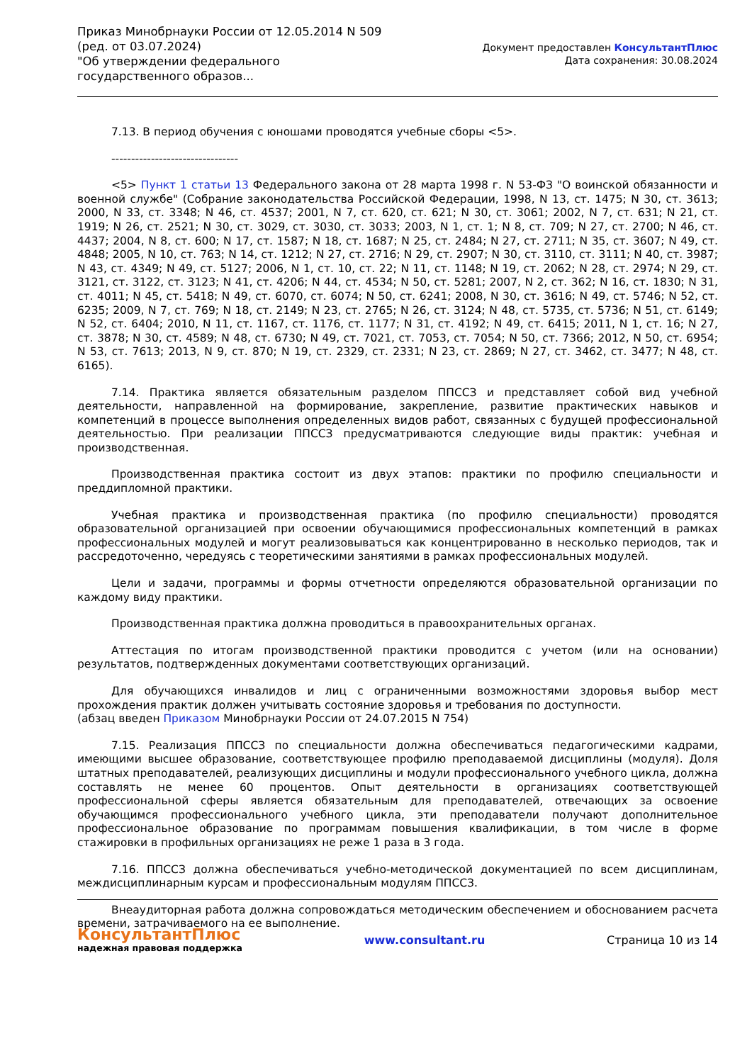Приказ Минобрнауки России от 12.05.2014 N 509
(ред. от 03.07.2024)
"Об утверждении федерального государственного образов...
Документ предоставлен КонсультантПлюс
Дата сохранения: 30.08.2024
7.13. В период обучения с юношами проводятся учебные сборы <5>.
--------------------------------
<5> Пункт 1 статьи 13 Федерального закона от 28 марта 1998 г. N 53-ФЗ "О воинской обязанности и военной службе" (Собрание законодательства Российской Федерации, 1998, N 13, ст. 1475; N 30, ст. 3613; 2000, N 33, ст. 3348; N 46, ст. 4537; 2001, N 7, ст. 620, ст. 621; N 30, ст. 3061; 2002, N 7, ст. 631; N 21, ст. 1919; N 26, ст. 2521; N 30, ст. 3029, ст. 3030, ст. 3033; 2003, N 1, ст. 1; N 8, ст. 709; N 27, ст. 2700; N 46, ст. 4437; 2004, N 8, ст. 600; N 17, ст. 1587; N 18, ст. 1687; N 25, ст. 2484; N 27, ст. 2711; N 35, ст. 3607; N 49, ст. 4848; 2005, N 10, ст. 763; N 14, ст. 1212; N 27, ст. 2716; N 29, ст. 2907; N 30, ст. 3110, ст. 3111; N 40, ст. 3987; N 43, ст. 4349; N 49, ст. 5127; 2006, N 1, ст. 10, ст. 22; N 11, ст. 1148; N 19, ст. 2062; N 28, ст. 2974; N 29, ст. 3121, ст. 3122, ст. 3123; N 41, ст. 4206; N 44, ст. 4534; N 50, ст. 5281; 2007, N 2, ст. 362; N 16, ст. 1830; N 31, ст. 4011; N 45, ст. 5418; N 49, ст. 6070, ст. 6074; N 50, ст. 6241; 2008, N 30, ст. 3616; N 49, ст. 5746; N 52, ст. 6235; 2009, N 7, ст. 769; N 18, ст. 2149; N 23, ст. 2765; N 26, ст. 3124; N 48, ст. 5735, ст. 5736; N 51, ст. 6149; N 52, ст. 6404; 2010, N 11, ст. 1167, ст. 1176, ст. 1177; N 31, ст. 4192; N 49, ст. 6415; 2011, N 1, ст. 16; N 27, ст. 3878; N 30, ст. 4589; N 48, ст. 6730; N 49, ст. 7021, ст. 7053, ст. 7054; N 50, ст. 7366; 2012, N 50, ст. 6954; N 53, ст. 7613; 2013, N 9, ст. 870; N 19, ст. 2329, ст. 2331; N 23, ст. 2869; N 27, ст. 3462, ст. 3477; N 48, ст. 6165).
7.14. Практика является обязательным разделом ППССЗ и представляет собой вид учебной деятельности, направленной на формирование, закрепление, развитие практических навыков и компетенций в процессе выполнения определенных видов работ, связанных с будущей профессиональной деятельностью. При реализации ППССЗ предусматриваются следующие виды практик: учебная и производственная.
Производственная практика состоит из двух этапов: практики по профилю специальности и преддипломной практики.
Учебная практика и производственная практика (по профилю специальности) проводятся образовательной организацией при освоении обучающимися профессиональных компетенций в рамках профессиональных модулей и могут реализовываться как концентрированно в несколько периодов, так и рассредоточенно, чередуясь с теоретическими занятиями в рамках профессиональных модулей.
Цели и задачи, программы и формы отчетности определяются образовательной организации по каждому виду практики.
Производственная практика должна проводиться в правоохранительных органах.
Аттестация по итогам производственной практики проводится с учетом (или на основании) результатов, подтвержденных документами соответствующих организаций.
Для обучающихся инвалидов и лиц с ограниченными возможностями здоровья выбор мест прохождения практик должен учитывать состояние здоровья и требования по доступности.
(абзац введен Приказом Минобрнауки России от 24.07.2015 N 754)
7.15. Реализация ППССЗ по специальности должна обеспечиваться педагогическими кадрами, имеющими высшее образование, соответствующее профилю преподаваемой дисциплины (модуля). Доля штатных преподавателей, реализующих дисциплины и модули профессионального учебного цикла, должна составлять не менее 60 процентов. Опыт деятельности в организациях соответствующей профессиональной сферы является обязательным для преподавателей, отвечающих за освоение обучающимся профессионального учебного цикла, эти преподаватели получают дополнительное профессиональное образование по программам повышения квалификации, в том числе в форме стажировки в профильных организациях не реже 1 раза в 3 года.
7.16. ППССЗ должна обеспечиваться учебно-методической документацией по всем дисциплинам, междисциплинарным курсам и профессиональным модулям ППССЗ.
Внеаудиторная работа должна сопровождаться методическим обеспечением и обоснованием расчета времени, затрачиваемого на ее выполнение.
КонсультантПлюс
надежная правовая поддержка
www.consultant.ru Страница 10 из 14